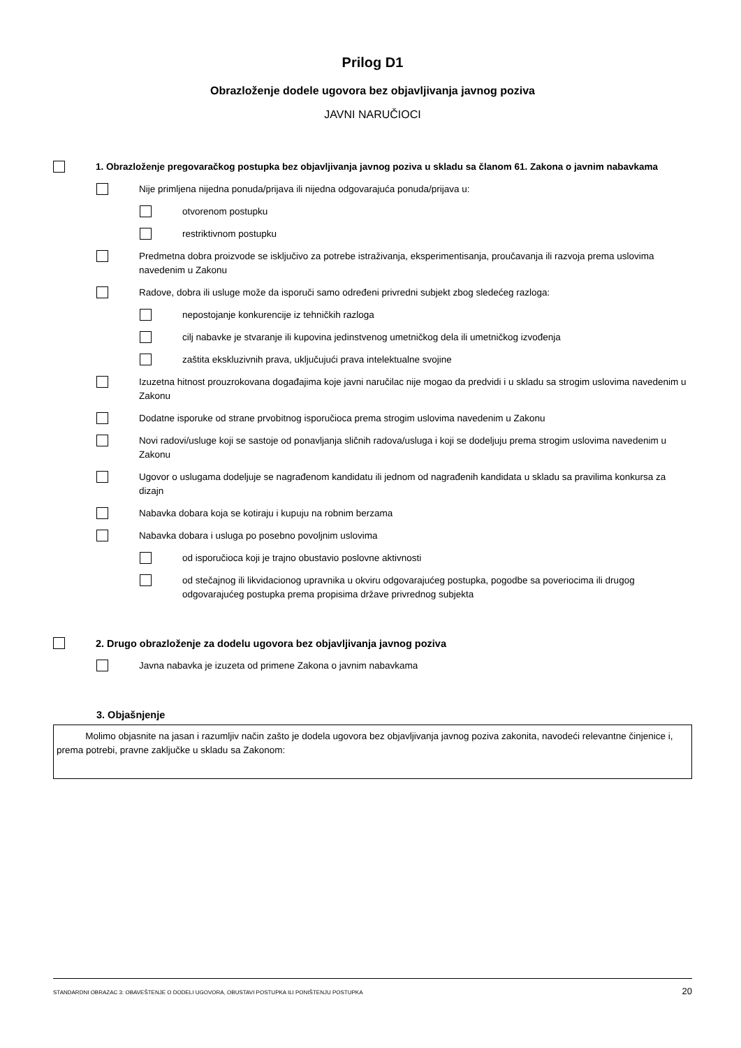Prilog D1
Obrazloženje dodele ugovora bez objavljivanja javnog poziva
JAVNI NARUČIOCI
1. Obrazloženje pregovaračkog postupka bez objavljivanja javnog poziva u skladu sa članom 61. Zakona o javnim nabavkama
Nije primljena nijedna ponuda/prijava ili nijedna odgovarajuća ponuda/prijava u:
otvorenom postupku
restriktivnom postupku
Predmetna dobra proizvode se isključivo za potrebe istraživanja, eksperimentisanja, proučavanja ili razvoja prema uslovima navedenim u Zakonu
Radove, dobra ili usluge može da isporuči samo određeni privredni subjekt zbog sledećeg razloga:
nepostojanje konkurencije iz tehničkih razloga
cilj nabavke je stvaranje ili kupovina jedinstvenog umetničkog dela ili umetničkog izvođenja
zaštita ekskluzivnih prava, uključujući prava intelektualne svojine
Izuzetna hitnost prouzrokovana događajima koje javni naručilac nije mogao da predvidi i u skladu sa strogim uslovima navedenim u Zakonu
Dodatne isporuke od strane prvobitnog isporučioca prema strogim uslovima navedenim u Zakonu
Novi radovi/usluge koji se sastoje od ponavljanja sličnih radova/usluga i koji se dodeljuju prema strogim uslovima navedenim u Zakonu
Ugovor o uslugama dodeljuje se nagrađenom kandidatu ili jednom od nagrađenih kandidata u skladu sa pravilima konkursa za dizajn
Nabavka dobara koja se kotiraju i kupuju na robnim berzama
Nabavka dobara i usluga po posebno povoljnim uslovima
od isporučioca koji je trajno obustavio poslovne aktivnosti
od stečajnog ili likvidacionog upravnika u okviru odgovarajućeg postupka, pogodbe sa poveriocima ili drugog odgovarajućeg postupka prema propisima države privrednog subjekta
2. Drugo obrazloženje za dodelu ugovora bez objavljivanja javnog poziva
Javna nabavka je izuzeta od primene Zakona o javnim nabavkama
3. Objašnjenje
Molimo objasnite na jasan i razumljiv način zašto je dodela ugovora bez objavljivanja javnog poziva zakonita, navodeći relevantne činjenice i, prema potrebi, pravne zaključke u skladu sa Zakonom:
STANDARDNI OBRAZAC 3: OBAVEŠTENJE O DODELI UGOVORA, OBUSTAVI POSTUPKA ILI PONIŠTENJU POSTUPKA 20